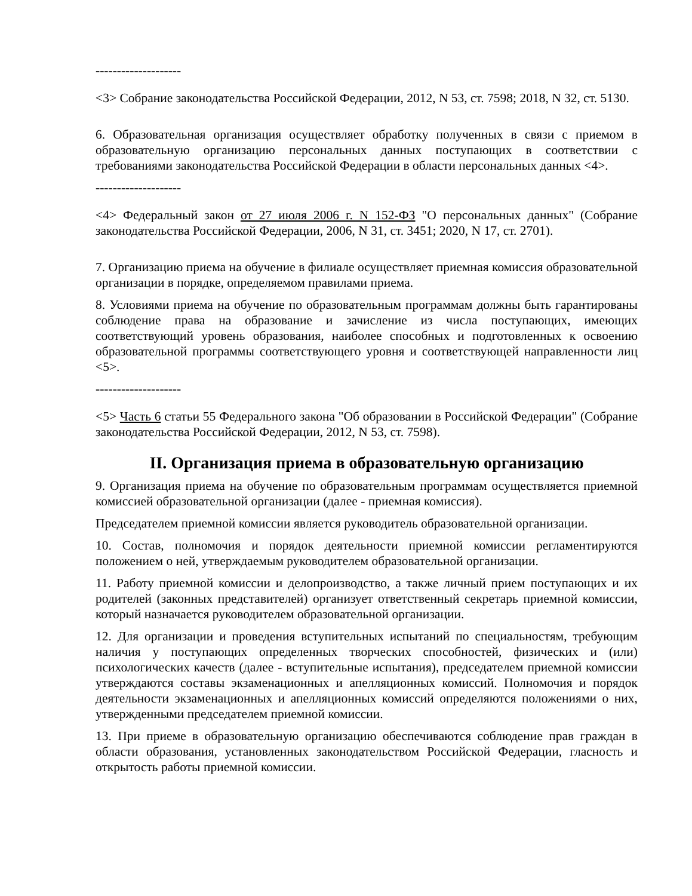--------------------
<3> Собрание законодательства Российской Федерации, 2012, N 53, ст. 7598; 2018, N 32, ст. 5130.
6. Образовательная организация осуществляет обработку полученных в связи с приемом в образовательную организацию персональных данных поступающих в соответствии с требованиями законодательства Российской Федерации в области персональных данных <4>.
--------------------
<4> Федеральный закон от 27 июля 2006 г. N 152-ФЗ "О персональных данных" (Собрание законодательства Российской Федерации, 2006, N 31, ст. 3451; 2020, N 17, ст. 2701).
7. Организацию приема на обучение в филиале осуществляет приемная комиссия образовательной организации в порядке, определяемом правилами приема.
8. Условиями приема на обучение по образовательным программам должны быть гарантированы соблюдение права на образование и зачисление из числа поступающих, имеющих соответствующий уровень образования, наиболее способных и подготовленных к освоению образовательной программы соответствующего уровня и соответствующей направленности лиц <5>.
--------------------
<5> Часть 6 статьи 55 Федерального закона "Об образовании в Российской Федерации" (Собрание законодательства Российской Федерации, 2012, N 53, ст. 7598).
II. Организация приема в образовательную организацию
9. Организация приема на обучение по образовательным программам осуществляется приемной комиссией образовательной организации (далее - приемная комиссия).
Председателем приемной комиссии является руководитель образовательной организации.
10. Состав, полномочия и порядок деятельности приемной комиссии регламентируются положением о ней, утверждаемым руководителем образовательной организации.
11. Работу приемной комиссии и делопроизводство, а также личный прием поступающих и их родителей (законных представителей) организует ответственный секретарь приемной комиссии, который назначается руководителем образовательной организации.
12. Для организации и проведения вступительных испытаний по специальностям, требующим наличия у поступающих определенных творческих способностей, физических и (или) психологических качеств (далее - вступительные испытания), председателем приемной комиссии утверждаются составы экзаменационных и апелляционных комиссий. Полномочия и порядок деятельности экзаменационных и апелляционных комиссий определяются положениями о них, утвержденными председателем приемной комиссии.
13. При приеме в образовательную организацию обеспечиваются соблюдение прав граждан в области образования, установленных законодательством Российской Федерации, гласность и открытость работы приемной комиссии.